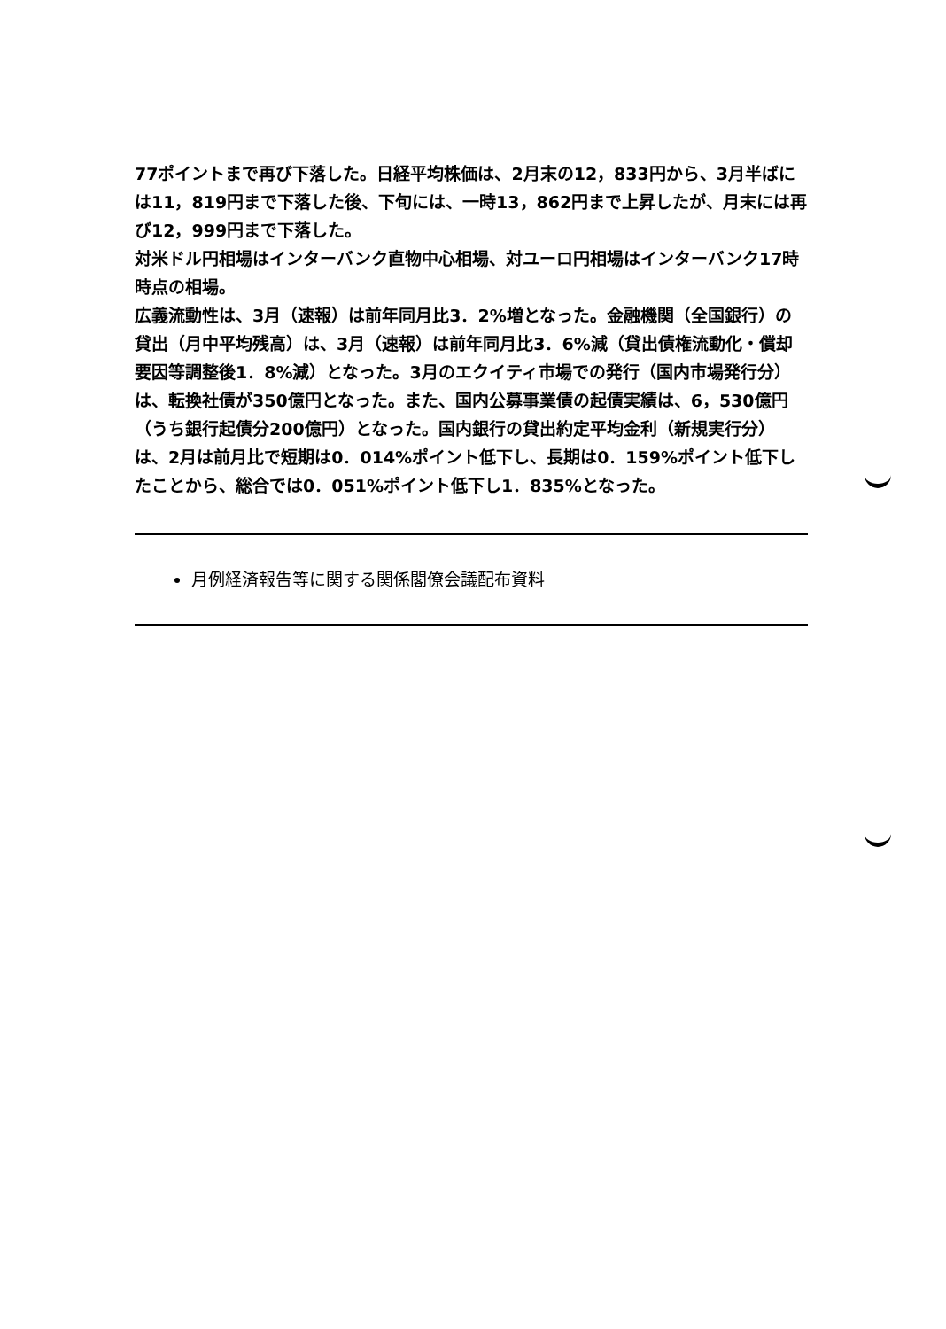77ポイントまで再び下落した。日経平均株価は、2月末の12，833円から、3月半ばには11，819円まで下落した後、下旬には、一時13，862円まで上昇したが、月末には再び12，999円まで下落した。
対米ドル円相場はインターバンク直物中心相場、対ユーロ円相場はインターバンク17時時点の相場。
広義流動性は、3月（速報）は前年同月比3．2%増となった。金融機関（全国銀行）の貸出（月中平均残高）は、3月（速報）は前年同月比3．6%減（貸出債権流動化・償却要因等調整後1．8%減）となった。3月のエクイティ市場での発行（国内市場発行分）は、転換社債が350億円となった。また、国内公募事業債の起債実績は、6，530億円（うち銀行起債分200億円）となった。国内銀行の貸出約定平均金利（新規実行分）は、2月は前月比で短期は0．014%ポイント低下し、長期は0．159%ポイント低下したことから、総合では0．051%ポイント低下し1．835%となった。
月例経済報告等に関する関係閣僚会議配布資料